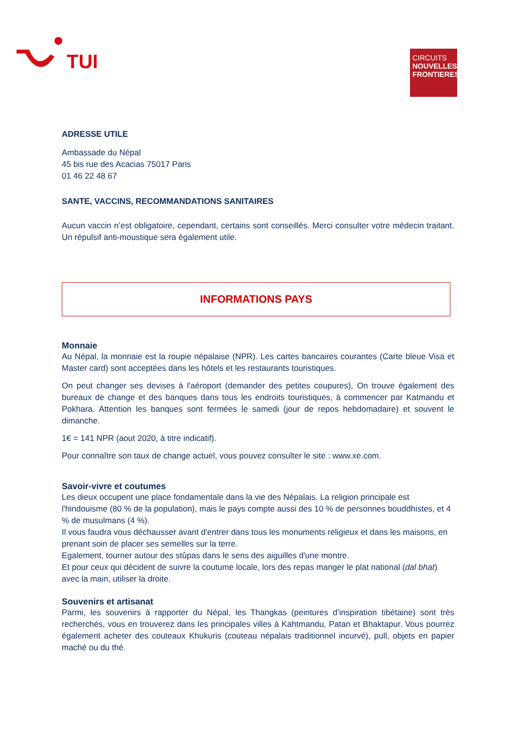TUI
CIRCUITS
NOUVELLES FRONTIERES
ADRESSE UTILE
Ambassade du Népal
45 bis rue des Acacias 75017 Paris
01 46 22 48 67
SANTE, VACCINS, RECOMMANDATIONS SANITAIRES
Aucun vaccin n’est obligatoire, cependant, certains sont conseillés. Merci consulter votre médecin traitant. Un répulsif anti-moustique sera également utile.
INFORMATIONS PAYS
Monnaie
Au Népal, la monnaie est la roupie népalaise (NPR). Les cartes bancaires courantes (Carte bleue Visa et Master card) sont acceptées dans les hôtels et les restaurants touristiques.
On peut changer ses devises à l'aéroport (demander des petites coupures), On trouve également des bureaux de change et des banques dans tous les endroits touristiques, à commencer par Katmandu et Pokhara. Attention les banques sont fermées le samedi (jour de repos hebdomadaire) et souvent le dimanche.
1€ = 141 NPR (aout 2020, à titre indicatif).
Pour connaître son taux de change actuel, vous pouvez consulter le site : www.xe.com.
Savoir-vivre et coutumes
Les dieux occupent une place fondamentale dans la vie des Népalais. La religion principale est l'hindouisme (80 % de la population), mais le pays compte aussi des 10 % de personnes bouddhistes, et 4 % de musulmans (4 %).
Il vous faudra vous déchausser avant d'entrer dans tous les monuments religieux et dans les maisons, en prenant soin de placer ses semelles sur la terre.
Egalement, tourner autour des stûpas dans le sens des aiguilles d'une montre.
Et pour ceux qui décident de suivre la coutume locale, lors des repas manger le plat national (dal bhat) avec la main, utiliser la droite.
Souvenirs et artisanat
Parmi, les souvenirs à rapporter du Népal, les Thangkas (peintures d’inspiration tibétaine) sont très recherchés, vous en trouverez dans les principales villes à Kahtmandu, Patan et Bhaktapur. Vous pourrez également acheter des couteaux Khukuris (couteau népalais traditionnel incurvé), pull, objets en papier maché ou du thé.